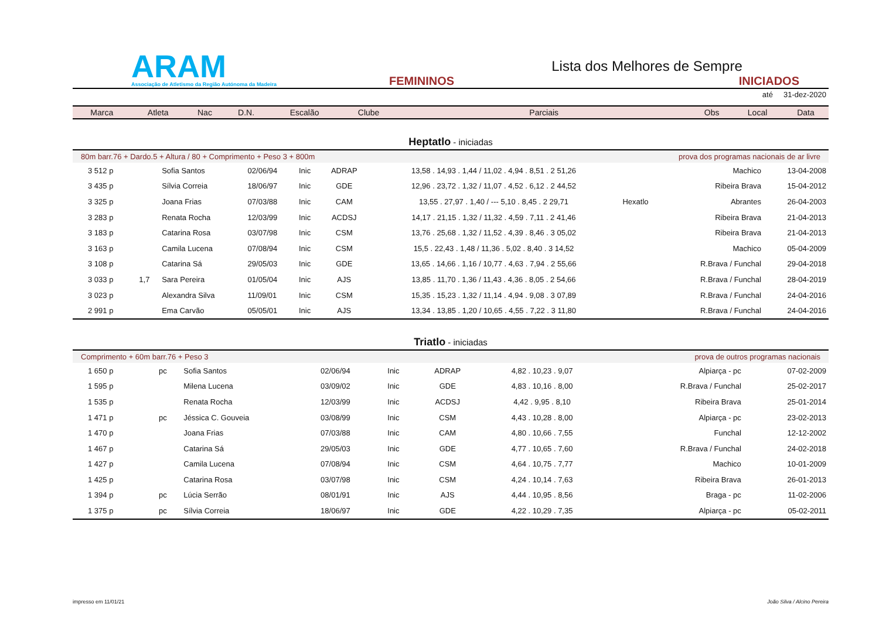ARAM
Associação de Atletismo da Região Autónoma da Madeira
Lista dos Melhores de Sempre
FEMININOS INICIADOS
até 31-dez-2020
| Marca | Atleta | Nac | D.N. | Escalão | Clube | Parciais | Obs | Local | Data |
| --- | --- | --- | --- | --- | --- | --- | --- | --- | --- |
Heptatlo - iniciadas
| 80m barr.76 + Dardo.5 + Altura / 80 + Comprimento + Peso 3 + 800m | prova dos programas nacionais de ar livre |
| 3 512 p | | Sofia Santos | 02/06/94 | Inic | ADRAP | 13,58 . 14,93 . 1,44 / 11,02 . 4,94 . 8,51 . 2 51,26 | | Machico | 13-04-2008 |
| 3 435 p | | Sílvia Correia | 18/06/97 | Inic | GDE | 12,96 . 23,72 . 1,32 / 11,07 . 4,52 . 6,12 . 2 44,52 | | Ribeira Brava | 15-04-2012 |
| 3 325 p | | Joana Frias | 07/03/88 | Inic | CAM | 13,55 . 27,97 . 1,40 / --- 5,10 . 8,45 . 2 29,71 | Hexatlo | Abrantes | 26-04-2003 |
| 3 283 p | | Renata Rocha | 12/03/99 | Inic | ACDSJ | 14,17 . 21,15 . 1,32 / 11,32 . 4,59 . 7,11 . 2 41,46 | | Ribeira Brava | 21-04-2013 |
| 3 183 p | | Catarina Rosa | 03/07/98 | Inic | CSM | 13,76 . 25,68 . 1,32 / 11,52 . 4,39 . 8,46 . 3 05,02 | | Ribeira Brava | 21-04-2013 |
| 3 163 p | | Camila Lucena | 07/08/94 | Inic | CSM | 15,5 . 22,43 . 1,48 / 11,36 . 5,02 . 8,40 . 3 14,52 | | Machico | 05-04-2009 |
| 3 108 p | | Catarina Sá | 29/05/03 | Inic | GDE | 13,65 . 14,66 . 1,16 / 10,77 . 4,63 . 7,94 . 2 55,66 | | R.Brava / Funchal | 29-04-2018 |
| 3 033 p | 1,7 | Sara Pereira | 01/05/04 | Inic | AJS | 13,85 . 11,70 . 1,36 / 11,43 . 4,36 . 8,05 . 2 54,66 | | R.Brava / Funchal | 28-04-2019 |
| 3 023 p | | Alexandra Silva | 11/09/01 | Inic | CSM | 15,35 . 15,23 . 1,32 / 11,14 . 4,94 . 9,08 . 3 07,89 | | R.Brava / Funchal | 24-04-2016 |
| 2 991 p | | Ema Carvão | 05/05/01 | Inic | AJS | 13,34 . 13,85 . 1,20 / 10,65 . 4,55 . 7,22 . 3 11,80 | | R.Brava / Funchal | 24-04-2016 |
Triatlo - iniciadas
| Comprimento + 60m barr.76 + Peso 3 | prova de outros programas nacionais |
| 1 650 p | pc | Sofia Santos | 02/06/94 | Inic | ADRAP | 4,82 . 10,23 . 9,07 | | Alpiarça - pc | 07-02-2009 |
| 1 595 p | | Milena Lucena | 03/09/02 | Inic | GDE | 4,83 . 10,16 . 8,00 | | R.Brava / Funchal | 25-02-2017 |
| 1 535 p | | Renata Rocha | 12/03/99 | Inic | ACDSJ | 4,42 . 9,95 . 8,10 | | Ribeira Brava | 25-01-2014 |
| 1 471 p | pc | Jéssica C. Gouveia | 03/08/99 | Inic | CSM | 4,43 . 10,28 . 8,00 | | Alpiarça - pc | 23-02-2013 |
| 1 470 p | | Joana Frias | 07/03/88 | Inic | CAM | 4,80 . 10,66 . 7,55 | | Funchal | 12-12-2002 |
| 1 467 p | | Catarina Sá | 29/05/03 | Inic | GDE | 4,77 . 10,65 . 7,60 | | R.Brava / Funchal | 24-02-2018 |
| 1 427 p | | Camila Lucena | 07/08/94 | Inic | CSM | 4,64 . 10,75 . 7,77 | | Machico | 10-01-2009 |
| 1 425 p | | Catarina Rosa | 03/07/98 | Inic | CSM | 4,24 . 10,14 . 7,63 | | Ribeira Brava | 26-01-2013 |
| 1 394 p | pc | Lúcia Serrão | 08/01/91 | Inic | AJS | 4,44 . 10,95 . 8,56 | | Braga - pc | 11-02-2006 |
| 1 375 p | pc | Sílvia Correia | 18/06/97 | Inic | GDE | 4,22 . 10,29 . 7,35 | | Alpiarça - pc | 05-02-2011 |
impresso em 11/01/21 João Silva / Alcino Pereira